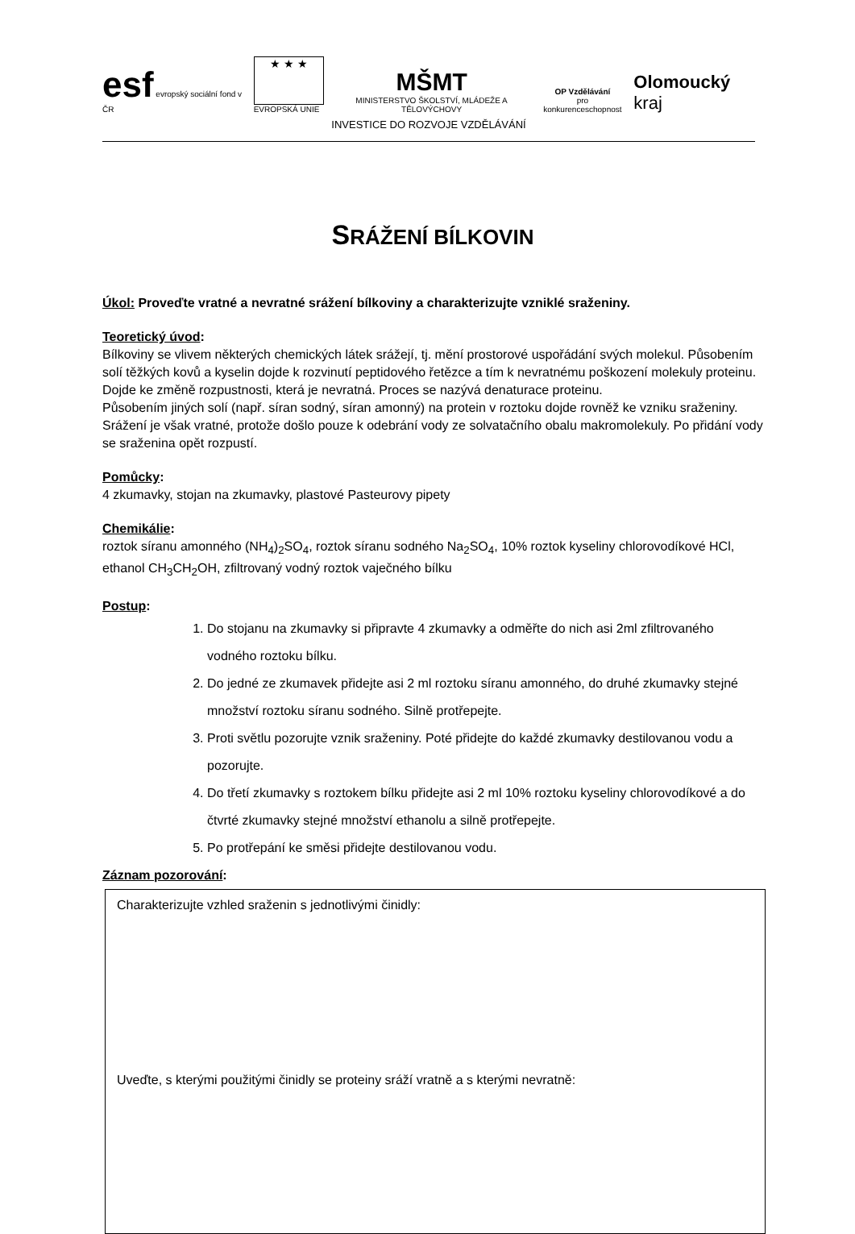esf evropský sociální fond v ČR
★ ★ ★
EVROPSKÁ UNIE
MŠMT
MINISTERSTVO ŠKOLSTVÍ, MLÁDEŽE A TĚLOVÝCHOVY
OP Vzdělávání
pro konkurenceschopnost
Olomoucký kraj
INVESTICE DO ROZVOJE VZDĚLÁVÁNÍ
SRÁŽENÍ BÍLKOVIN
Úkol: Proveďte vratné a nevratné srážení bílkoviny a charakterizujte vzniklé sraženiny.
Teoretický úvod:
Bílkoviny se vlivem některých chemických látek srážejí, tj. mění prostorové uspořádání svých molekul. Působením solí těžkých kovů a kyselin dojde k rozvinutí peptidového řetězce a tím k nevratnému poškození molekuly proteinu. Dojde ke změně rozpustnosti, která je nevratná. Proces se nazývá denaturace proteinu.
Působením jiných solí (např. síran sodný, síran amonný) na protein v roztoku dojde rovněž ke vzniku sraženiny. Srážení je však vratné, protože došlo pouze k odebrání vody ze solvatačního obalu makromolekuly. Po přidání vody se sraženina opět rozpustí.
Pomůcky:
4 zkumavky, stojan na zkumavky, plastové Pasteurovy pipety
Chemikálie:
roztok síranu amonného (NH<sub>4</sub>)<sub>2</sub>SO<sub>4</sub>, roztok síranu sodného Na<sub>2</sub>SO<sub>4</sub>, 10% roztok kyseliny chlorovodíkové HCl, ethanol CH<sub>3</sub>CH<sub>2</sub>OH, zfiltrovaný vodný roztok vaječného bílku
Postup:
1. Do stojanu na zkumavky si připravte 4 zkumavky a odměřte do nich asi 2ml zfiltrovaného vodného roztoku bílku.
2. Do jedné ze zkumavek přidejte asi 2 ml roztoku síranu amonného, do druhé zkumavky stejné množství roztoku síranu sodného. Silně protřepejte.
3. Proti světlu pozorujte vznik sraženiny. Poté přidejte do každé zkumavky destilovanou vodu a pozorujte.
4. Do třetí zkumavky s roztokem bílku přidejte asi 2 ml 10% roztoku kyseliny chlorovodíkové a do čtvrté zkumavky stejné množství ethanolu a silně protřepejte.
5. Po protřepání ke směsi přidejte destilovanou vodu.
Záznam pozorování:
Charakterizujte vzhled sraženin s jednotlivými činidly:
Uveďte, s kterými použitými činidly se proteiny sráží vratně a s kterými nevratně: